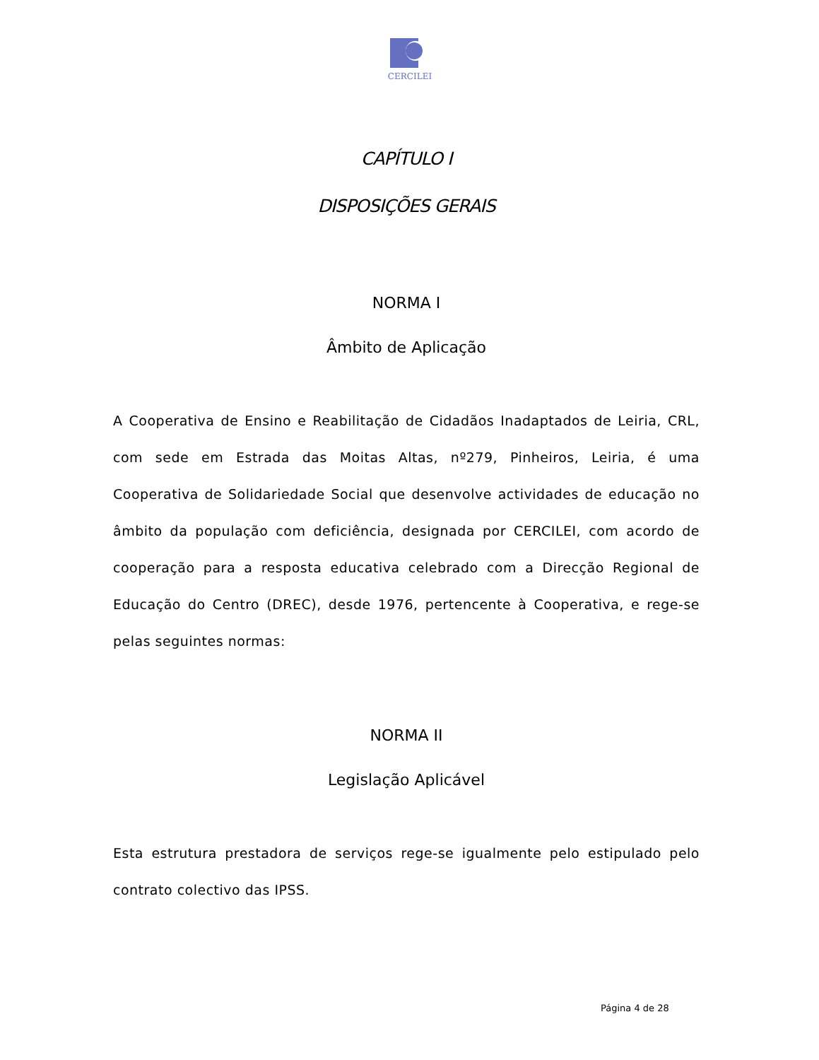CERCILEI
CAPÍTULO I
DISPOSIÇÕES GERAIS
NORMA I
Âmbito de Aplicação
A Cooperativa de Ensino e Reabilitação de Cidadãos Inadaptados de Leiria, CRL, com sede em Estrada das Moitas Altas, nº279, Pinheiros, Leiria, é uma Cooperativa de Solidariedade Social que desenvolve actividades de educação no âmbito da população com deficiência, designada por CERCILEI, com acordo de cooperação para a resposta educativa celebrado com a Direcção Regional de Educação do Centro (DREC), desde 1976, pertencente à Cooperativa, e rege-se pelas seguintes normas:
NORMA II
Legislação Aplicável
Esta estrutura prestadora de serviços rege-se igualmente pelo estipulado pelo contrato colectivo das IPSS.
Página 4 de 28